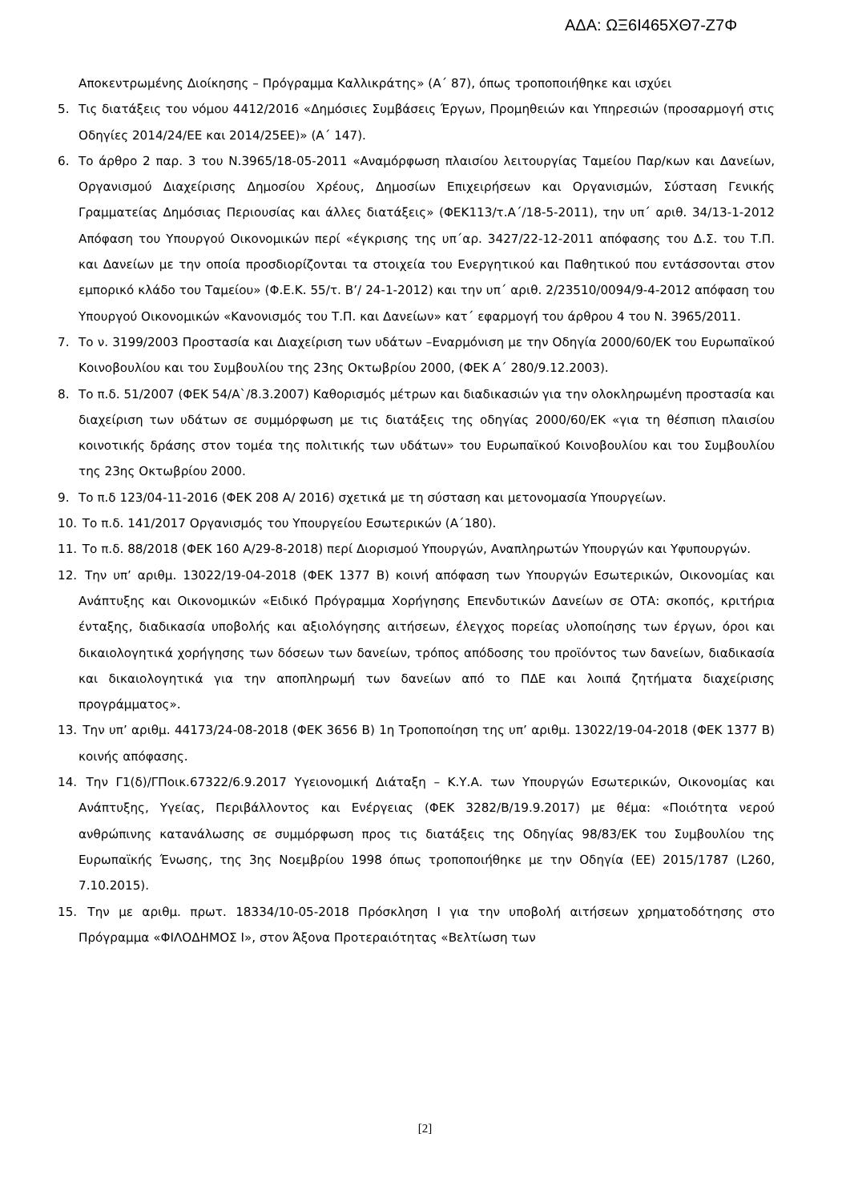ΑΔΑ: ΩΞ6Ι465ΧΘ7-Ζ7Φ
Αποκεντρωμένης Διοίκησης – Πρόγραμμα Καλλικράτης» (Α΄ 87), όπως τροποποιήθηκε και ισχύει
5. Τις διατάξεις του νόμου 4412/2016 «Δημόσιες Συμβάσεις Έργων, Προμηθειών και Υπηρεσιών (προσαρμογή στις Οδηγίες 2014/24/ΕΕ και 2014/25ΕΕ)» (Α΄ 147).
6. Το άρθρο 2 παρ. 3 του Ν.3965/18-05-2011 «Αναμόρφωση πλαισίου λειτουργίας Ταμείου Παρ/κων και Δανείων, Οργανισμού Διαχείρισης Δημοσίου Χρέους, Δημοσίων Επιχειρήσεων και Οργανισμών, Σύσταση Γενικής Γραμματείας Δημόσιας Περιουσίας και άλλες διατάξεις» (ΦΕΚ113/τ.Α΄/18-5-2011), την υπ΄ αριθ. 34/13-1-2012 Απόφαση του Υπουργού Οικονομικών περί «έγκρισης της υπ΄αρ. 3427/22-12-2011 απόφασης του Δ.Σ. του Τ.Π. και Δανείων με την οποία προσδιορίζονται τα στοιχεία του Ενεργητικού και Παθητικού που εντάσσονται στον εμπορικό κλάδο του Ταμείου» (Φ.Ε.Κ. 55/τ. Β’/ 24-1-2012) και την υπ΄ αριθ. 2/23510/0094/9-4-2012 απόφαση του Υπουργού Οικονομικών «Κανονισμός του Τ.Π. και Δανείων» κατ΄ εφαρμογή του άρθρου 4 του Ν. 3965/2011.
7. Το ν. 3199/2003 Προστασία και Διαχείριση των υδάτων –Εναρμόνιση με την Οδηγία 2000/60/ΕΚ του Ευρωπαϊκού Κοινοβουλίου και του Συμβουλίου της 23ης Οκτωβρίου 2000, (ΦΕΚ Α΄ 280/9.12.2003).
8. Το π.δ. 51/2007 (ΦΕΚ 54/Α`/8.3.2007) Καθορισμός μέτρων και διαδικασιών για την ολοκληρωμένη προστασία και διαχείριση των υδάτων σε συμμόρφωση με τις διατάξεις της οδηγίας 2000/60/ΕΚ «για τη θέσπιση πλαισίου κοινοτικής δράσης στον τομέα της πολιτικής των υδάτων» του Ευρωπαϊκού Κοινοβουλίου και του Συμβουλίου της 23ης Οκτωβρίου 2000.
9. Το π.δ 123/04-11-2016 (ΦΕΚ 208 Α/ 2016) σχετικά με τη σύσταση και μετονομασία Υπουργείων.
10. Το π.δ. 141/2017 Οργανισμός του Υπουργείου Εσωτερικών (Α΄180).
11. Το π.δ. 88/2018 (ΦΕΚ 160 Α/29-8-2018) περί Διορισμού Υπουργών, Αναπληρωτών Υπουργών και Υφυπουργών.
12. Την υπ’ αριθμ. 13022/19-04-2018 (ΦΕΚ 1377 Β) κοινή απόφαση των Υπουργών Εσωτερικών, Οικονομίας και Ανάπτυξης και Οικονομικών «Ειδικό Πρόγραμμα Χορήγησης Επενδυτικών Δανείων σε ΟΤΑ: σκοπός, κριτήρια ένταξης, διαδικασία υποβολής και αξιολόγησης αιτήσεων, έλεγχος πορείας υλοποίησης των έργων, όροι και δικαιολογητικά χορήγησης των δόσεων των δανείων, τρόπος απόδοσης του προϊόντος των δανείων, διαδικασία και δικαιολογητικά για την αποπληρωμή των δανείων από το ΠΔΕ και λοιπά ζητήματα διαχείρισης προγράμματος».
13. Την υπ’ αριθμ. 44173/24-08-2018 (ΦΕΚ 3656 Β) 1η Τροποποίηση της υπ’ αριθμ. 13022/19-04-2018 (ΦΕΚ 1377 Β) κοινής απόφασης.
14. Την Γ1(δ)/ΓΠοικ.67322/6.9.2017 Υγειονομική Διάταξη – Κ.Υ.Α. των Υπουργών Εσωτερικών, Οικονομίας και Ανάπτυξης, Υγείας, Περιβάλλοντος και Ενέργειας (ΦΕΚ 3282/Β/19.9.2017) με θέμα: «Ποιότητα νερού ανθρώπινης κατανάλωσης σε συμμόρφωση προς τις διατάξεις της Οδηγίας 98/83/ΕΚ του Συμβουλίου της Ευρωπαϊκής Ένωσης, της 3ης Νοεμβρίου 1998 όπως τροποποιήθηκε με την Οδηγία (ΕΕ) 2015/1787 (L260, 7.10.2015).
15. Την με αριθμ. πρωτ. 18334/10-05-2018 Πρόσκληση Ι για την υποβολή αιτήσεων χρηματοδότησης στο Πρόγραμμα «ΦΙΛΟΔΗΜΟΣ Ι», στον Άξονα Προτεραιότητας «Βελτίωση των
[2]